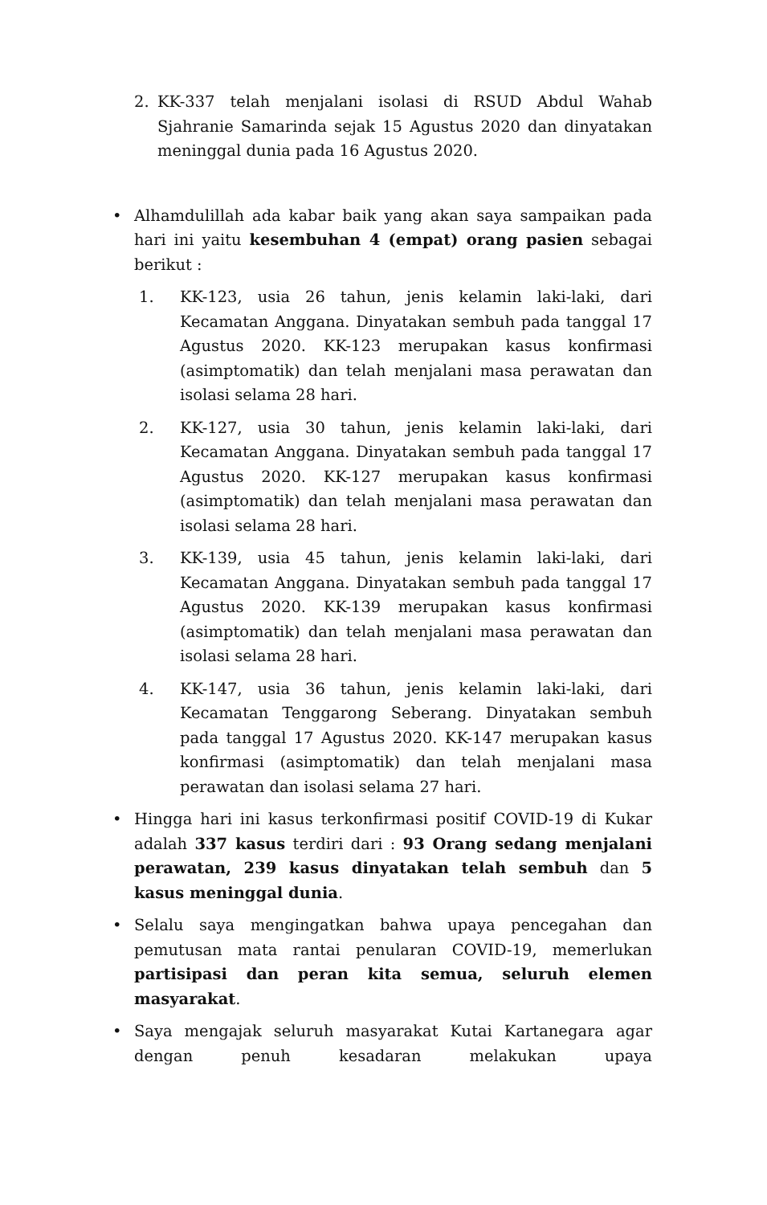2. KK-337 telah menjalani isolasi di RSUD Abdul Wahab Sjahranie Samarinda sejak 15 Agustus 2020 dan dinyatakan meninggal dunia pada 16 Agustus 2020.
• Alhamdulillah ada kabar baik yang akan saya sampaikan pada hari ini yaitu kesembuhan 4 (empat) orang pasien sebagai berikut :
1. KK-123, usia 26 tahun, jenis kelamin laki-laki, dari Kecamatan Anggana. Dinyatakan sembuh pada tanggal 17 Agustus 2020. KK-123 merupakan kasus konfirmasi (asimptomatik) dan telah menjalani masa perawatan dan isolasi selama 28 hari.
2. KK-127, usia 30 tahun, jenis kelamin laki-laki, dari Kecamatan Anggana. Dinyatakan sembuh pada tanggal 17 Agustus 2020. KK-127 merupakan kasus konfirmasi (asimptomatik) dan telah menjalani masa perawatan dan isolasi selama 28 hari.
3. KK-139, usia 45 tahun, jenis kelamin laki-laki, dari Kecamatan Anggana. Dinyatakan sembuh pada tanggal 17 Agustus 2020. KK-139 merupakan kasus konfirmasi (asimptomatik) dan telah menjalani masa perawatan dan isolasi selama 28 hari.
4. KK-147, usia 36 tahun, jenis kelamin laki-laki, dari Kecamatan Tenggarong Seberang. Dinyatakan sembuh pada tanggal 17 Agustus 2020. KK-147 merupakan kasus konfirmasi (asimptomatik) dan telah menjalani masa perawatan dan isolasi selama 27 hari.
• Hingga hari ini kasus terkonfirmasi positif COVID-19 di Kukar adalah 337 kasus terdiri dari : 93 Orang sedang menjalani perawatan, 239 kasus dinyatakan telah sembuh dan 5 kasus meninggal dunia.
• Selalu saya mengingatkan bahwa upaya pencegahan dan pemutusan mata rantai penularan COVID-19, memerlukan partisipasi dan peran kita semua, seluruh elemen masyarakat.
• Saya mengajak seluruh masyarakat Kutai Kartanegara agar dengan penuh kesadaran melakukan upaya